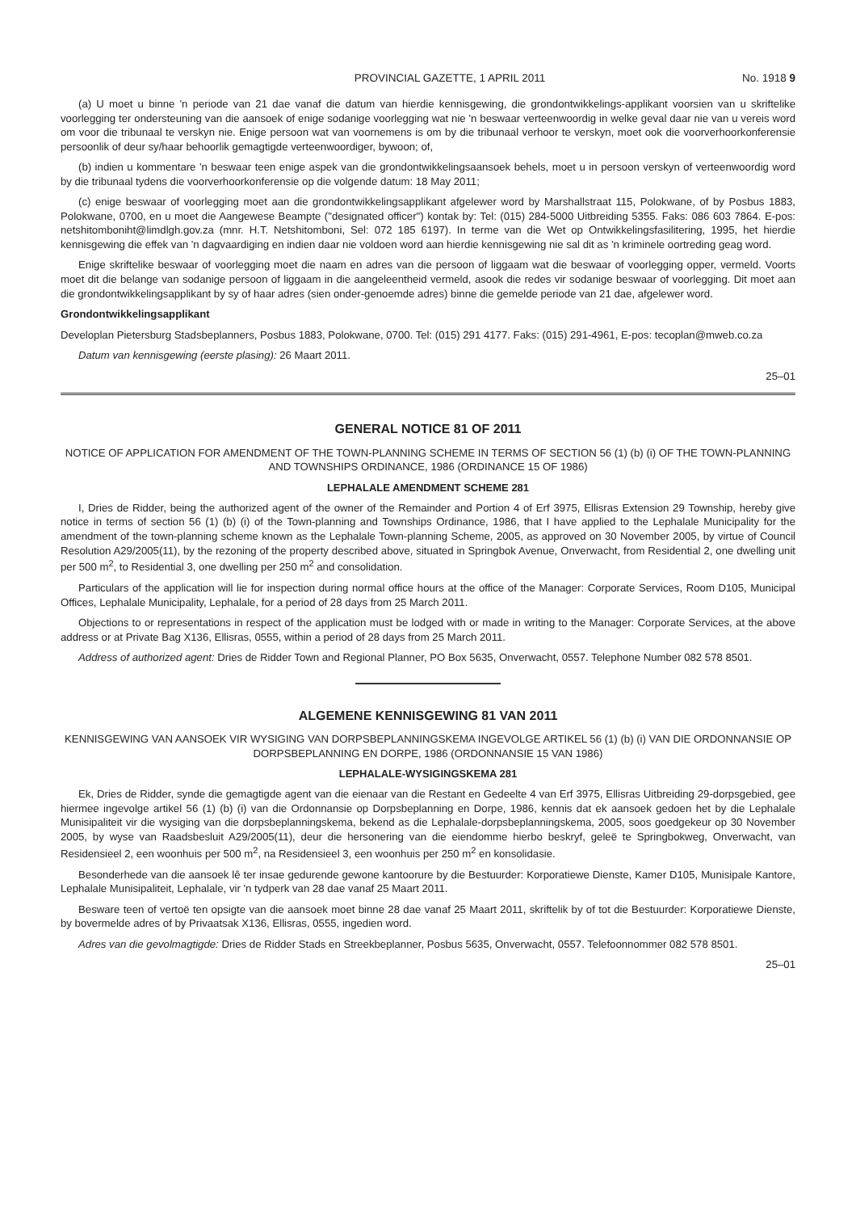PROVINCIAL GAZETTE, 1 APRIL 2011 No. 1918 9
(a) U moet u binne 'n periode van 21 dae vanaf die datum van hierdie kennisgewing, die grondontwikkelings-applikant voorsien van u skriftelike voorlegging ter ondersteuning van die aansoek of enige sodanige voorlegging wat nie 'n beswaar verteenwoordig in welke geval daar nie van u vereis word om voor die tribunaal te verskyn nie. Enige persoon wat van voornemens is om by die tribunaal verhoor te verskyn, moet ook die voorverhoorkonferensie persoonlik of deur sy/haar behoorlik gemagtigde verteenwoordiger, bywoon; of,
(b) indien u kommentare 'n beswaar teen enige aspek van die grondontwikkelingsaansoek behels, moet u in persoon verskyn of verteenwoordig word by die tribunaal tydens die voorverhoorkonferensie op die volgende datum: 18 May 2011;
(c) enige beswaar of voorlegging moet aan die grondontwikkelingsapplikant afgelewer word by Marshallstraat 115, Polokwane, of by Posbus 1883, Polokwane, 0700, en u moet die Aangewese Beampte ("designated officer") kontak by: Tel: (015) 284-5000 Uitbreiding 5355. Faks: 086 603 7864. E-pos: netshitomboniht@limdlgh.gov.za (mnr. H.T. Netshitomboni, Sel: 072 185 6197). In terme van die Wet op Ontwikkelingsfasilitering, 1995, het hierdie kennisgewing die effek van 'n dagvaardiging en indien daar nie voldoen word aan hierdie kennisgewing nie sal dit as 'n kriminele oortreding geag word.
Enige skriftelike beswaar of voorlegging moet die naam en adres van die persoon of liggaam wat die beswaar of voorlegging opper, vermeld. Voorts moet dit die belange van sodanige persoon of liggaam in die aangeleentheid vermeld, asook die redes vir sodanige beswaar of voorlegging. Dit moet aan die grondontwikkelingsapplikant by sy of haar adres (sien onder-genoemde adres) binne die gemelde periode van 21 dae, afgelewer word.
Grondontwikkelingsapplikant
Developlan Pietersburg Stadsbeplanners, Posbus 1883, Polokwane, 0700. Tel: (015) 291 4177. Faks: (015) 291-4961, E-pos: tecoplan@mweb.co.za
Datum van kennisgewing (eerste plasing): 26 Maart 2011.
25–01
GENERAL NOTICE 81 OF 2011
NOTICE OF APPLICATION FOR AMENDMENT OF THE TOWN-PLANNING SCHEME IN TERMS OF SECTION 56 (1) (b) (i) OF THE TOWN-PLANNING AND TOWNSHIPS ORDINANCE, 1986 (ORDINANCE 15 OF 1986)
LEPHALALE AMENDMENT SCHEME 281
I, Dries de Ridder, being the authorized agent of the owner of the Remainder and Portion 4 of Erf 3975, Ellisras Extension 29 Township, hereby give notice in terms of section 56 (1) (b) (i) of the Town-planning and Townships Ordinance, 1986, that I have applied to the Lephalale Municipality for the amendment of the town-planning scheme known as the Lephalale Town-planning Scheme, 2005, as approved on 30 November 2005, by virtue of Council Resolution A29/2005(11), by the rezoning of the property described above, situated in Springbok Avenue, Onverwacht, from Residential 2, one dwelling unit per 500 m<sup>2</sup>, to Residential 3, one dwelling per 250 m<sup>2</sup> and consolidation.
Particulars of the application will lie for inspection during normal office hours at the office of the Manager: Corporate Services, Room D105, Municipal Offices, Lephalale Municipality, Lephalale, for a period of 28 days from 25 March 2011.
Objections to or representations in respect of the application must be lodged with or made in writing to the Manager: Corporate Services, at the above address or at Private Bag X136, Ellisras, 0555, within a period of 28 days from 25 March 2011.
Address of authorized agent: Dries de Ridder Town and Regional Planner, PO Box 5635, Onverwacht, 0557. Telephone Number 082 578 8501.
ALGEMENE KENNISGEWING 81 VAN 2011
KENNISGEWING VAN AANSOEK VIR WYSIGING VAN DORPSBEPLANNINGSKEMA INGEVOLGE ARTIKEL 56 (1) (b) (i) VAN DIE ORDONNANSIE OP DORPSBEPLANNING EN DORPE, 1986 (ORDONNANSIE 15 VAN 1986)
LEPHALALE-WYSIGINGSKEMA 281
Ek, Dries de Ridder, synde die gemagtigde agent van die eienaar van die Restant en Gedeelte 4 van Erf 3975, Ellisras Uitbreiding 29-dorpsgebied, gee hiermee ingevolge artikel 56 (1) (b) (i) van die Ordonnansie op Dorpsbeplanning en Dorpe, 1986, kennis dat ek aansoek gedoen het by die Lephalale Munisipaliteit vir die wysiging van die dorpsbeplanningskema, bekend as die Lephalale-dorpsbeplanningskema, 2005, soos goedgekeur op 30 November 2005, by wyse van Raadsbesluit A29/2005(11), deur die hersonering van die eiendomme hierbo beskryf, geleë te Springbokweg, Onverwacht, van Residensieel 2, een woonhuis per 500 m<sup>2</sup>, na Residensieel 3, een woonhuis per 250 m<sup>2</sup> en konsolidasie.
Besonderhede van die aansoek lê ter insae gedurende gewone kantoorure by die Bestuurder: Korporatiewe Dienste, Kamer D105, Munisipale Kantore, Lephalale Munisipaliteit, Lephalale, vir 'n tydperk van 28 dae vanaf 25 Maart 2011.
Besware teen of vertoë ten opsigte van die aansoek moet binne 28 dae vanaf 25 Maart 2011, skriftelik by of tot die Bestuurder: Korporatiewe Dienste, by bovermelde adres of by Privaatsak X136, Ellisras, 0555, ingedien word.
Adres van die gevolmagtigde: Dries de Ridder Stads en Streekbeplanner, Posbus 5635, Onverwacht, 0557. Telefoonnommer 082 578 8501.
25–01